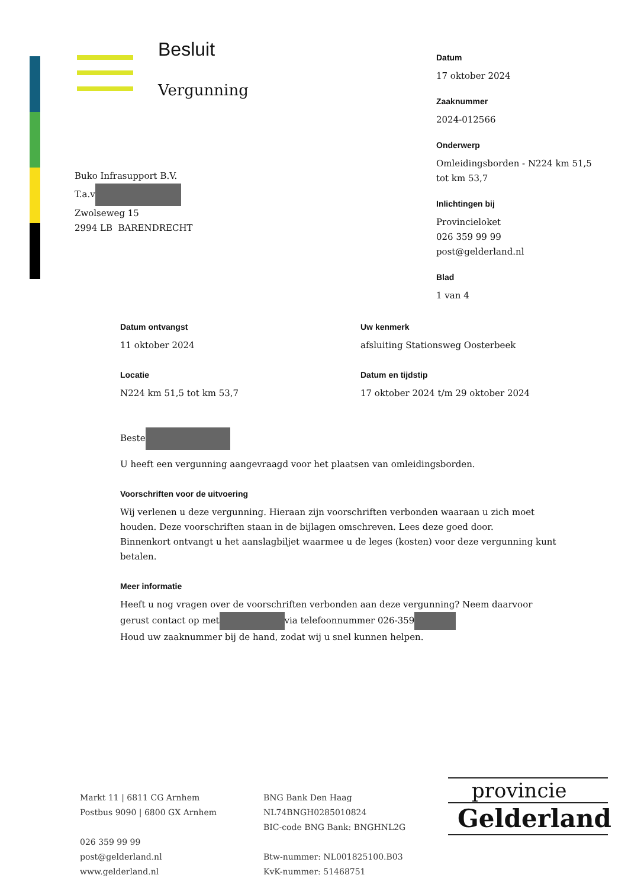Besluit
Vergunning
Datum
17 oktober 2024
Zaaknummer
2024-012566
Onderwerp
Omleidingsborden - N224 km 51,5 tot km 53,7
Inlichtingen bij
Provincieloket
026 359 99 99
post@gelderland.nl
Blad
1 van 4
Buko Infrasupport B.V.
T.a.v
Zwolseweg 15
2994 LB BARENDRECHT
Datum ontvangst
11 oktober 2024
Uw kenmerk
afsluiting Stationsweg Oosterbeek
Locatie
N224 km 51,5 tot km 53,7
Datum en tijdstip
17 oktober 2024 t/m 29 oktober 2024
Beste
U heeft een vergunning aangevraagd voor het plaatsen van omleidingsborden.
Voorschriften voor de uitvoering
Wij verlenen u deze vergunning. Hieraan zijn voorschriften verbonden waaraan u zich moet houden. Deze voorschriften staan in de bijlagen omschreven. Lees deze goed door.
Binnenkort ontvangt u het aanslagbiljet waarmee u de leges (kosten) voor deze vergunning kunt betalen.
Meer informatie
Heeft u nog vragen over de voorschriften verbonden aan deze vergunning? Neem daarvoor gerust contact op met via telefoonnummer 026-359
Houd uw zaaknummer bij de hand, zodat wij u snel kunnen helpen.
Markt 11 | 6811 CG Arnhem
Postbus 9090 | 6800 GX Arnhem
026 359 99 99
post@gelderland.nl
www.gelderland.nl
BNG Bank Den Haag
NL74BNGH0285010824
BIC-code BNG Bank: BNGHNL2G
Btw-nummer: NL001825100.B03
KvK-nummer: 51468751
provincie
Gelderland